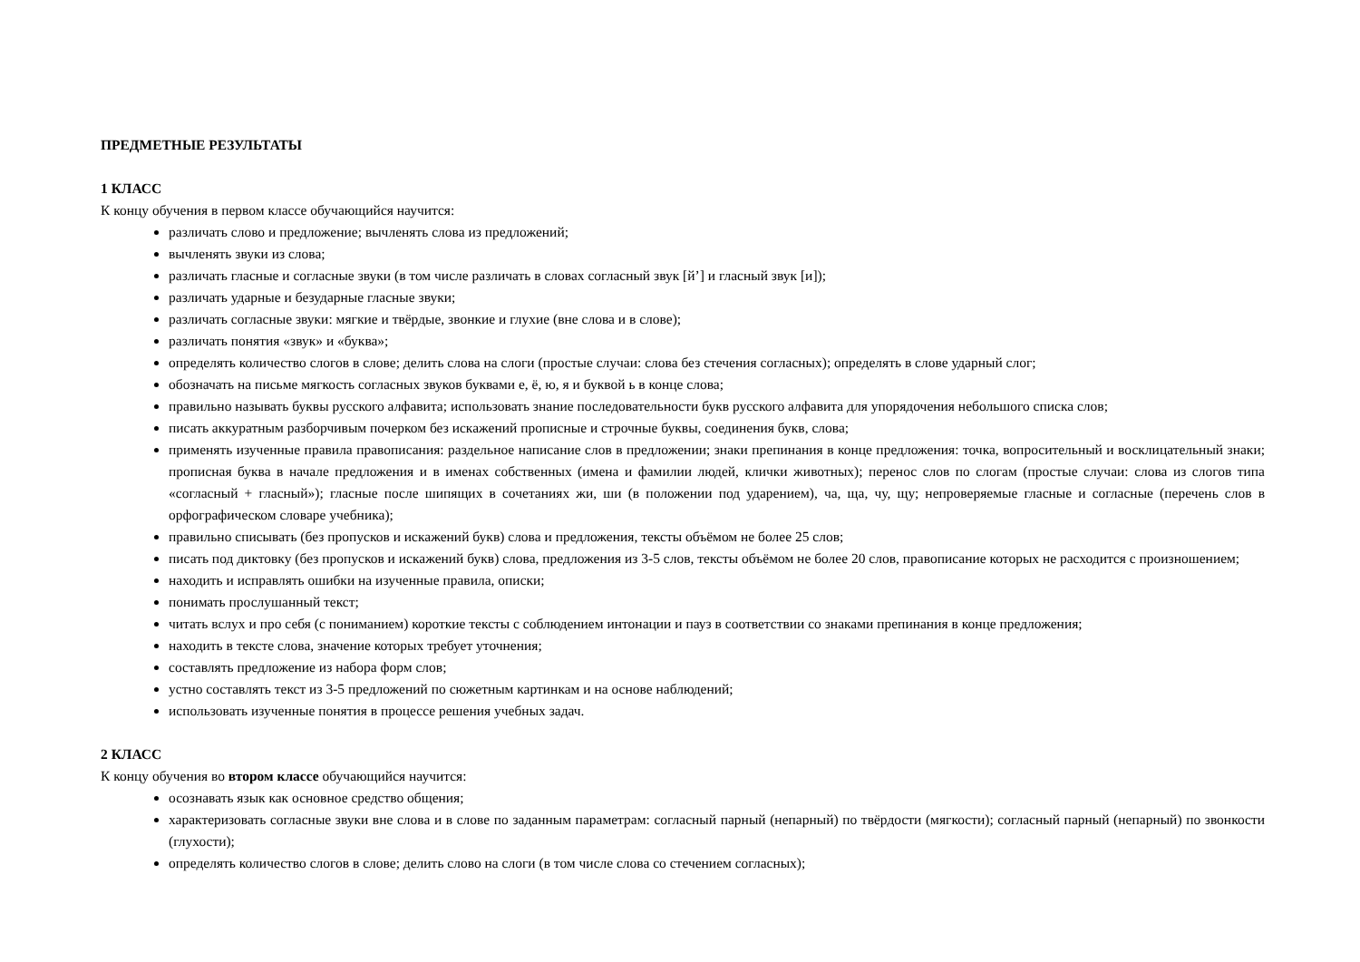ПРЕДМЕТНЫЕ РЕЗУЛЬТАТЫ
1 КЛАСС
К концу обучения в первом классе обучающийся научится:
различать слово и предложение; вычленять слова из предложений;
вычленять звуки из слова;
различать гласные и согласные звуки (в том числе различать в словах согласный звук [й’] и гласный звук [и]);
различать ударные и безударные гласные звуки;
различать согласные звуки: мягкие и твёрдые, звонкие и глухие (вне слова и в слове);
различать понятия «звук» и «буква»;
определять количество слогов в слове; делить слова на слоги (простые случаи: слова без стечения согласных); определять в слове ударный слог;
обозначать на письме мягкость согласных звуков буквами е, ё, ю, я и буквой ь в конце слова;
правильно называть буквы русского алфавита; использовать знание последовательности букв русского алфавита для упорядочения небольшого списка слов;
писать аккуратным разборчивым почерком без искажений прописные и строчные буквы, соединения букв, слова;
применять изученные правила правописания: раздельное написание слов в предложении; знаки препинания в конце предложения: точка, вопросительный и восклицательный знаки; прописная буква в начале предложения и в именах собственных (имена и фамилии людей, клички животных); перенос слов по слогам (простые случаи: слова из слогов типа «согласный + гласный»); гласные после шипящих в сочетаниях жи, ши (в положении под ударением), ча, ща, чу, щу; непроверяемые гласные и согласные (перечень слов в орфографическом словаре учебника);
правильно списывать (без пропусков и искажений букв) слова и предложения, тексты объёмом не более 25 слов;
писать под диктовку (без пропусков и искажений букв) слова, предложения из 3-5 слов, тексты объёмом не более 20 слов, правописание которых не расходится с произношением;
находить и исправлять ошибки на изученные правила, описки;
понимать прослушанный текст;
читать вслух и про себя (с пониманием) короткие тексты с соблюдением интонации и пауз в соответствии со знаками препинания в конце предложения;
находить в тексте слова, значение которых требует уточнения;
составлять предложение из набора форм слов;
устно составлять текст из 3-5 предложений по сюжетным картинкам и на основе наблюдений;
использовать изученные понятия в процессе решения учебных задач.
2 КЛАСС
К концу обучения во втором классе обучающийся научится:
осознавать язык как основное средство общения;
характеризовать согласные звуки вне слова и в слове по заданным параметрам: согласный парный (непарный) по твёрдости (мягкости); согласный парный (непарный) по звонкости (глухости);
определять количество слогов в слове; делить слово на слоги (в том числе слова со стечением согласных);